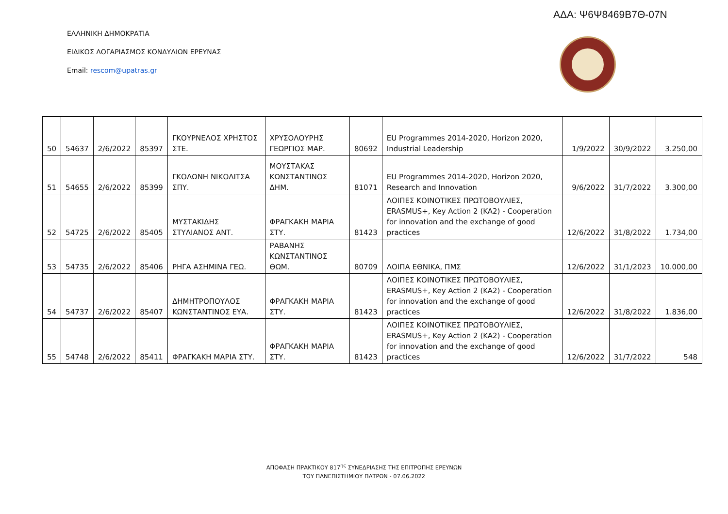ΑΔΑ: Ψ6Ψ8469Β7Θ-07Ν
ΕΛΛΗΝΙΚΗ ΔΗΜΟΚΡΑΤΙΑ
ΕΙΔΙΚΟΣ ΛΟΓΑΡΙΑΣΜΟΣ ΚΟΝΔΥΛΙΩΝ ΕΡΕΥΝΑΣ
Email: rescom@upatras.gr
| 50 | 54637 | 2/6/2022 | 85397 | ΓΚΟΥΡΝΕΛΟΣ ΧΡΗΣΤΟΣ ΣΤΕ. | ΧΡΥΣΟΛΟΥΡΗΣ ΓΕΩΡΓΙΟΣ ΜΑΡ. | 80692 | EU Programmes 2014-2020, Horizon 2020, Industrial Leadership | 1/9/2022 | 30/9/2022 | 3.250,00 |
| 51 | 54655 | 2/6/2022 | 85399 | ΓΚΟΛΩΝΗ ΝΙΚΟΛΙΤΣΑ ΣΠΥ. | ΜΟΥΣΤΑΚΑΣ ΚΩΝΣΤΑΝΤΙΝΟΣ ΔΗΜ. | 81071 | EU Programmes 2014-2020, Horizon 2020, Research and Innovation | 9/6/2022 | 31/7/2022 | 3.300,00 |
| 52 | 54725 | 2/6/2022 | 85405 | ΜΥΣΤΑΚΙΔΗΣ ΣΤΥΛΙΑΝΟΣ ΑΝΤ. | ΦΡΑΓΚΑΚΗ ΜΑΡΙΑ ΣΤΥ. | 81423 | ΛΟΙΠΕΣ ΚΟΙΝΟΤΙΚΕΣ ΠΡΩΤΟΒΟΥΛΙΕΣ, ERASMUS+, Key Action 2 (KA2) - Cooperation for innovation and the exchange of good practices | 12/6/2022 | 31/8/2022 | 1.734,00 |
| 53 | 54735 | 2/6/2022 | 85406 | ΡΗΓΑ ΑΣΗΜΙΝΑ ΓΕΩ. | ΡΑΒΑΝΗΣ ΚΩΝΣΤΑΝΤΙΝΟΣ ΘΩΜ. | 80709 | ΛΟΙΠΑ ΕΘΝΙΚΑ, ΠΜΣ | 12/6/2022 | 31/1/2023 | 10.000,00 |
| 54 | 54737 | 2/6/2022 | 85407 | ΔΗΜΗΤΡΟΠΟΥΛΟΣ ΚΩΝΣΤΑΝΤΙΝΟΣ ΕΥΑ. | ΦΡΑΓΚΑΚΗ ΜΑΡΙΑ ΣΤΥ. | 81423 | ΛΟΙΠΕΣ ΚΟΙΝΟΤΙΚΕΣ ΠΡΩΤΟΒΟΥΛΙΕΣ, ERASMUS+, Key Action 2 (KA2) - Cooperation for innovation and the exchange of good practices | 12/6/2022 | 31/8/2022 | 1.836,00 |
| 55 | 54748 | 2/6/2022 | 85411 | ΦΡΑΓΚΑΚΗ ΜΑΡΙΑ ΣΤΥ. | ΦΡΑΓΚΑΚΗ ΜΑΡΙΑ ΣΤΥ. | 81423 | ΛΟΙΠΕΣ ΚΟΙΝΟΤΙΚΕΣ ΠΡΩΤΟΒΟΥΛΙΕΣ, ERASMUS+, Key Action 2 (KA2) - Cooperation for innovation and the exchange of good practices | 12/6/2022 | 31/7/2022 | 548 |
ΑΠΟΦΑΣΗ ΠΡΑΚΤΙΚΟΥ 817<sup>ης</sup> ΣΥΝΕΔΡΙΑΣΗΣ ΤΗΣ ΕΠΙΤΡΟΠΗΣ ΕΡΕΥΝΩΝ
ΤΟΥ ΠΑΝΕΠΙΣΤΗΜΙΟΥ ΠΑΤΡΩΝ - 07.06.2022